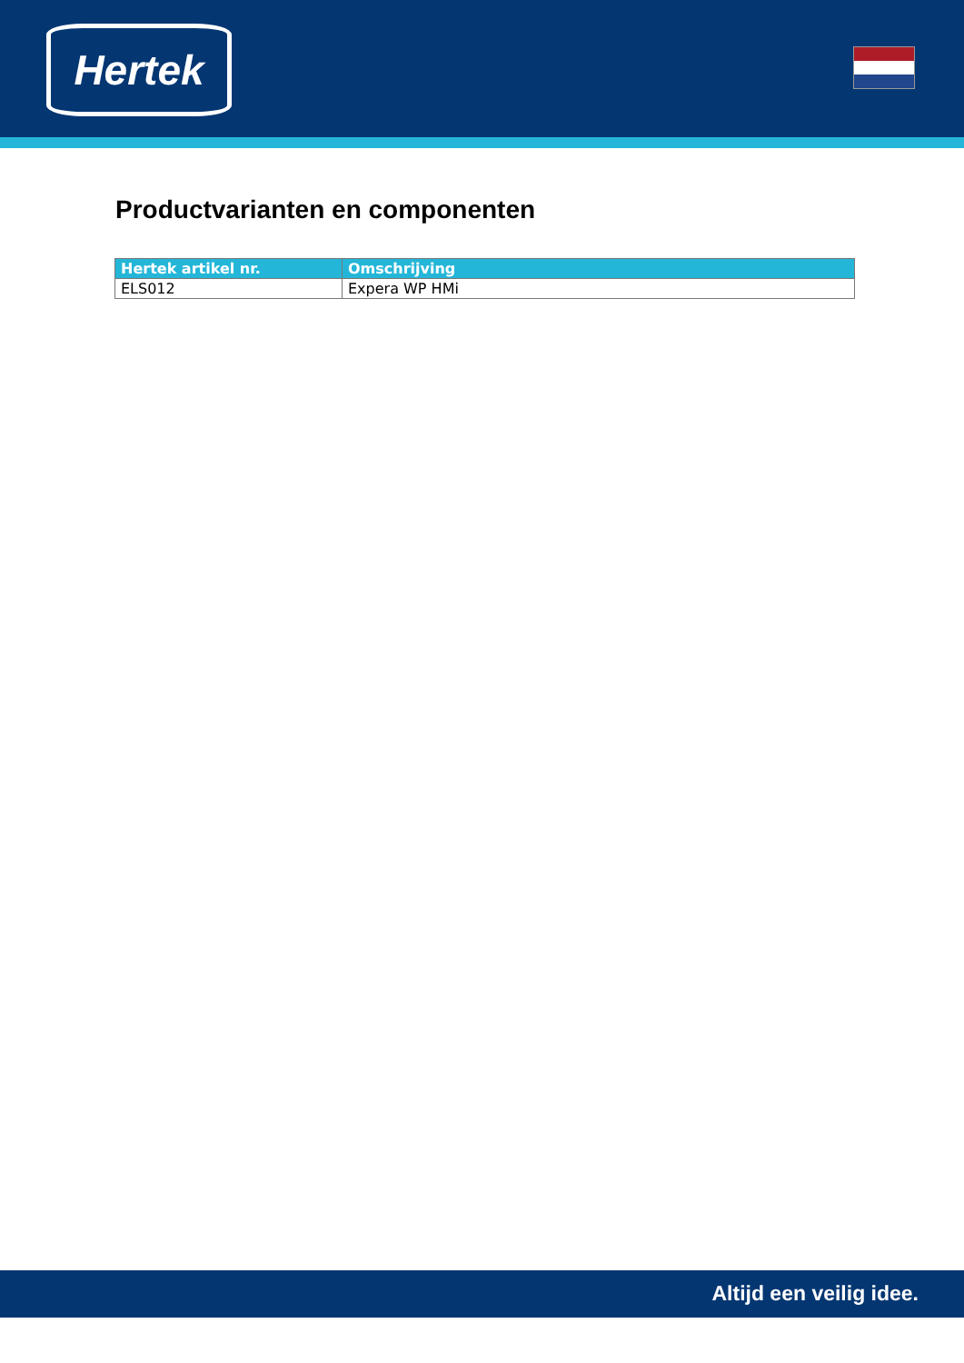Hertek
Productvarianten en componenten
| Hertek artikel nr. | Omschrijving |
| --- | --- |
| ELS012 | Expera WP HMi |
Altijd een veilig idee.